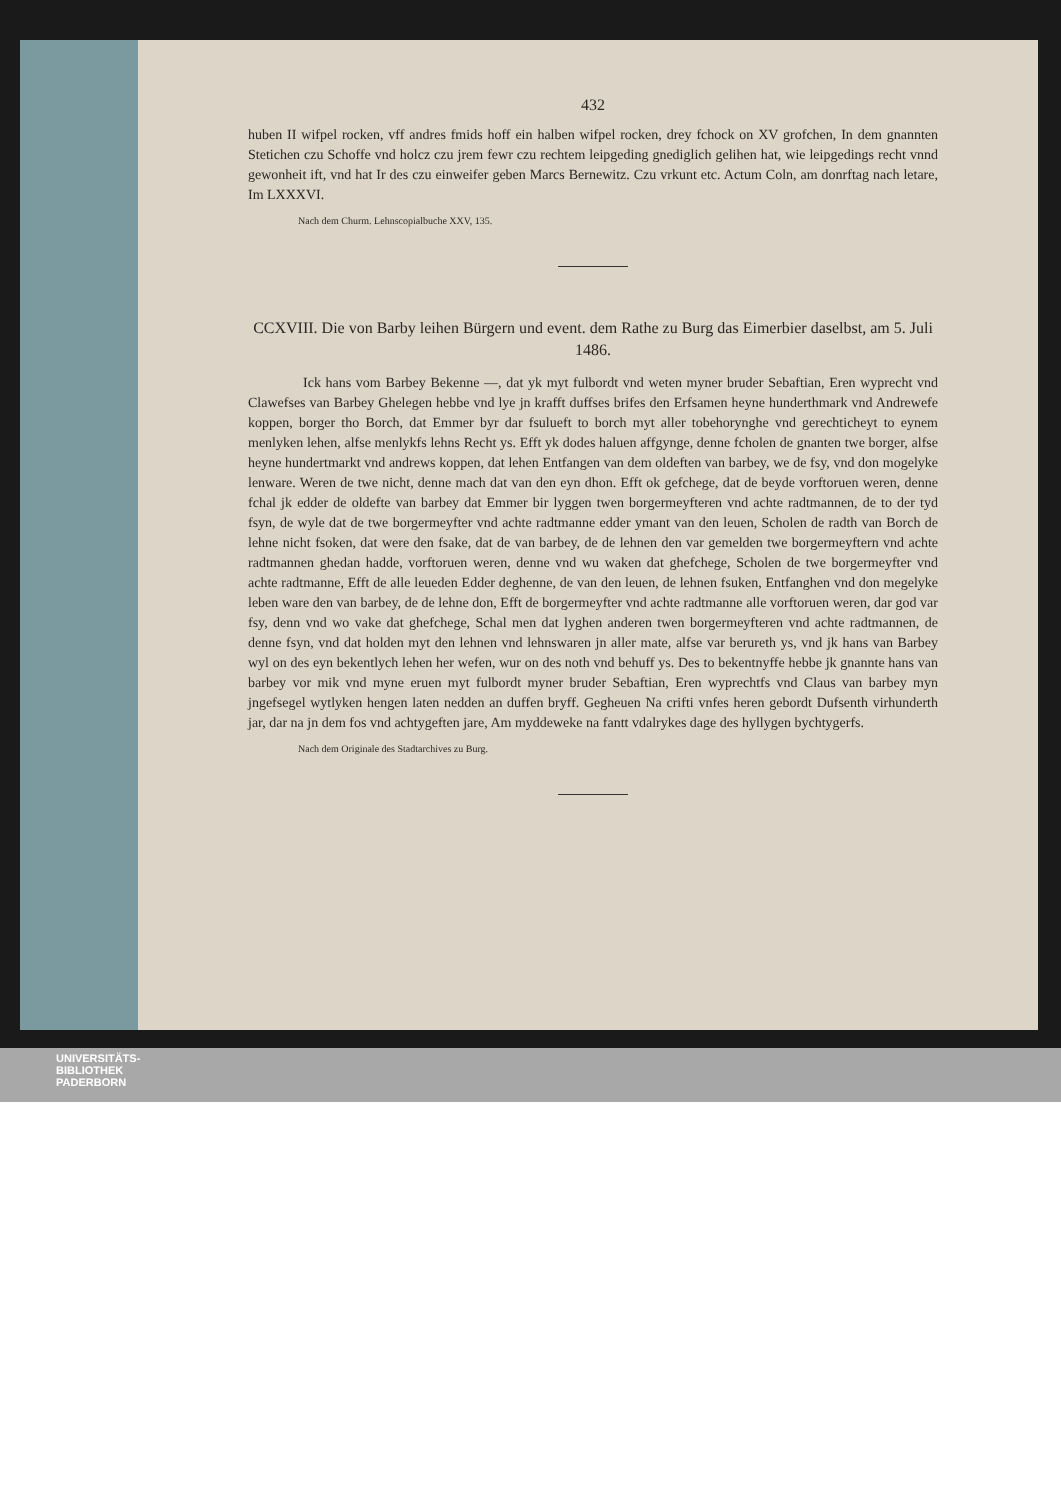432
huben II wifpel rocken, vff andres fmids hoff ein halben wifpel rocken, drey fchock on XV gro­fchen, In dem gnannten Stetichen czu Schoffe vnd holcz czu jrem fewr czu rechtem leipgeding gnediglich gelihen hat, wie leipgedings recht vnnd gewonheit ift, vnd hat Ir des czu einweifer geben Marcs Bernewitz. Czu vrkunt etc. Actum Coln, am donrftag nach letare, Im LXXXVI.
Nach dem Churm. Lehnscopialbuche XXV, 135.
CCXVIII. Die von Barby leihen Bürgern und event. dem Rathe zu Burg das Eimerbier daselbst, am 5. Juli 1486.
Ick hans vom Barbey Bekenne —, dat yk myt fulbordt vnd weten myner bruder Sebaftian, Eren wyprecht vnd Clawefses van Barbey Ghelegen hebbe vnd lye jn krafft duffses brifes den Erfsamen heyne hunderthmark vnd Andrewefe koppen, borger tho Borch, dat Emmer byr dar fsulueft to borch myt aller tobehorynghe vnd gerechticheyt to eynem menlyken lehen, alfse menlykfs lehns Recht ys. Efft yk dodes haluen affgynge, denne fcholen de gnanten twe borger, alfse heyne hundertmarkt vnd andrews koppen, dat lehen Entfangen van dem oldeften van barbey, we de fsy, vnd don mogelyke lenware. Weren de twe nicht, denne mach dat van den eyn dhon. Efft ok gefchege, dat de beyde vorftoruen weren, denne fchal jk edder de oldefte van barbey dat Emmer bir lyggen twen borgermeyfteren vnd achte radtmannen, de to der tyd fsyn, de wyle dat de twe borgermeyfter vnd achte radtmanne edder ymant van den leuen, Scholen de radth van Borch de lehne nicht fsoken, dat were den fsake, dat de van barbey, de de lehnen den var gemelden twe borgermeyftern vnd achte radtmannen ghedan hadde, vorftoruen weren, denne vnd wu waken dat ghefchege, Scholen de twe borgermeyfter vnd achte radtmanne, Efft de alle leueden Edder deghenne, de van den leuen, de lehnen fsuken, Entfanghen vnd don megelyke leben ware den van barbey, de de lehne don, Efft de borgermeyfter vnd achte radtmanne alle vorftoruen weren, dar god var fsy, denn vnd wo vake dat ghefchege, Schal men dat lyghen anderen twen borgermeyfteren vnd achte radtmannen, de denne fsyn, vnd dat holden myt den lehnen vnd lehnswaren jn aller mate, alfse var berureth ys, vnd jk hans van Barbey wyl on des eyn bekentlych lehen her wefen, wur on des noth vnd behuff ys. Des to bekentnyffe hebbe jk gnannte hans van barbey vor mik vnd myne eruen myt fulbordt myner bruder Sebaftian, Eren wyprechtfs vnd Claus van barbey myn jngefsegel wytlyken hengen laten nedden an duffen bryff. Gegheuen Na crifti vnfes heren gebordt Dufsenth virhunderth jar, dar na jn dem fos vnd achtygeften jare, Am myddeweke na fantt vdalrykes dage des hyllygen bychtygerfs.
Nach dem Originale des Stadtarchives zu Burg.
UNIVERSITÄTS-
BIBLIOTHEK
PADERBORN